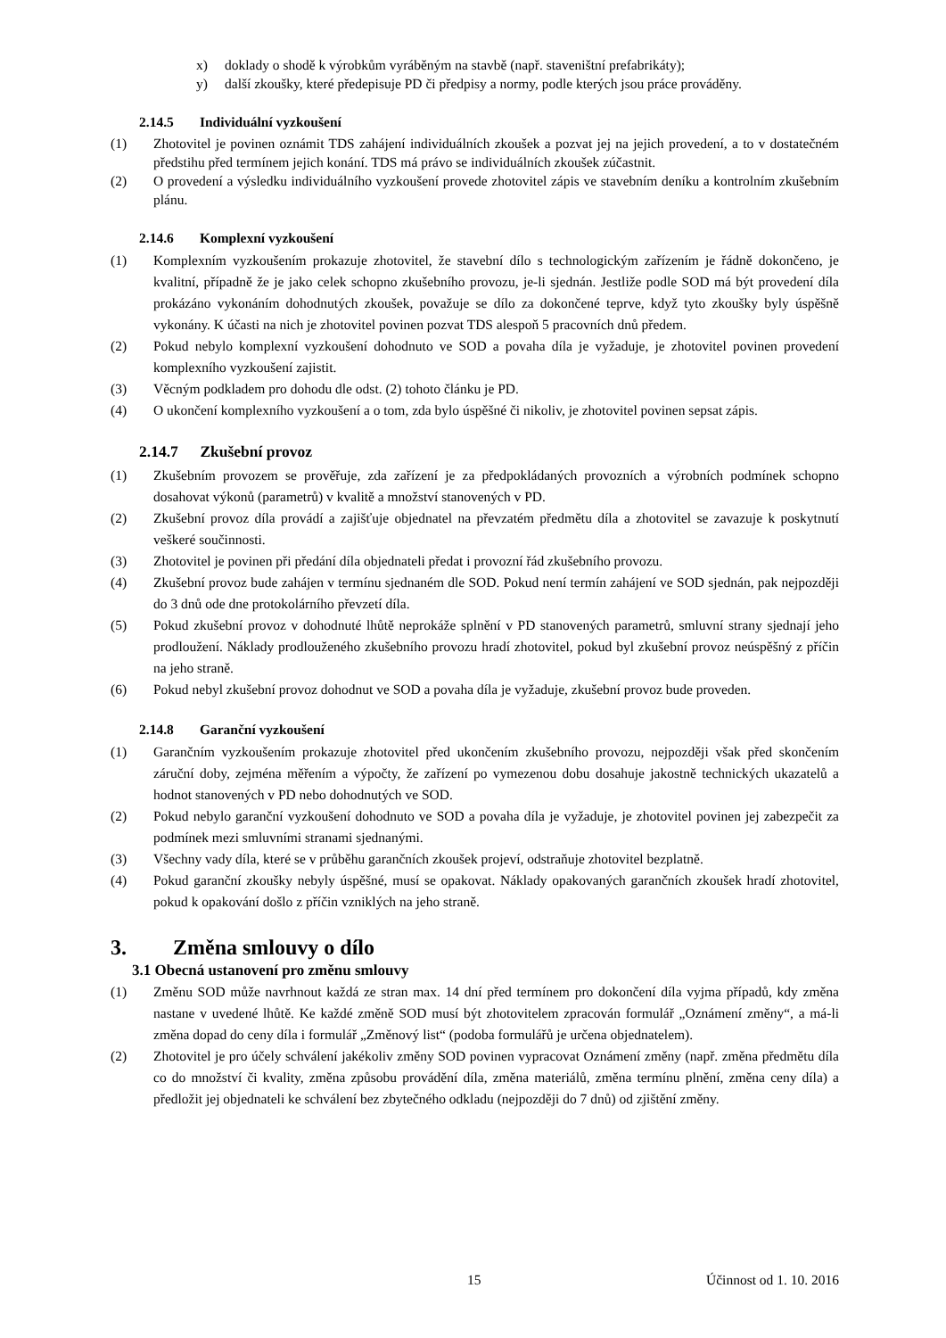x) doklady o shodě k výrobkům vyráběným na stavbě (např. staveništní prefabrikáty);
y) další zkoušky, které předepisuje PD či předpisy a normy, podle kterých jsou práce prováděny.
2.14.5 Individuální vyzkoušení
(1) Zhotovitel je povinen oznámit TDS zahájení individuálních zkoušek a pozvat jej na jejich provedení, a to v dostatečném předstihu před termínem jejich konání. TDS má právo se individuálních zkoušek zúčastnit.
(2) O provedení a výsledku individuálního vyzkoušení provede zhotovitel zápis ve stavebním deníku a kontrolním zkušebním plánu.
2.14.6 Komplexní vyzkoušení
(1) Komplexním vyzkoušením prokazuje zhotovitel, že stavební dílo s technologickým zařízením je řádně dokončeno, je kvalitní, případně že je jako celek schopno zkušebního provozu, je-li sjednán. Jestliže podle SOD má být provedení díla prokázáno vykonáním dohodnutých zkoušek, považuje se dílo za dokončené teprve, když tyto zkoušky byly úspěšně vykonány. K účasti na nich je zhotovitel povinen pozvat TDS alespoň 5 pracovních dnů předem.
(2) Pokud nebylo komplexní vyzkoušení dohodnuto ve SOD a povaha díla je vyžaduje, je zhotovitel povinen provedení komplexního vyzkoušení zajistit.
(3) Věcným podkladem pro dohodu dle odst. (2) tohoto článku je PD.
(4) O ukončení komplexního vyzkoušení a o tom, zda bylo úspěšné či nikoliv, je zhotovitel povinen sepsat zápis.
2.14.7 Zkušební provoz
(1) Zkušebním provozem se prověřuje, zda zařízení je za předpokládaných provozních a výrobních podmínek schopno dosahovat výkonů (parametrů) v kvalitě a množství stanovených v PD.
(2) Zkušební provoz díla provádí a zajišťuje objednatel na převzatém předmětu díla a zhotovitel se zavazuje k poskytnutí veškeré součinnosti.
(3) Zhotovitel je povinen při předání díla objednateli předat i provozní řád zkušebního provozu.
(4) Zkušební provoz bude zahájen v termínu sjednaném dle SOD. Pokud není termín zahájení ve SOD sjednán, pak nejpozději do 3 dnů ode dne protokolárního převzetí díla.
(5) Pokud zkušební provoz v dohodnuté lhůtě neprokáže splnění v PD stanovených parametrů, smluvní strany sjednají jeho prodloužení. Náklady prodlouženého zkušebního provozu hradí zhotovitel, pokud byl zkušební provoz neúspěšný z příčin na jeho straně.
(6) Pokud nebyl zkušební provoz dohodnut ve SOD a povaha díla je vyžaduje, zkušební provoz bude proveden.
2.14.8 Garanční vyzkoušení
(1) Garančním vyzkoušením prokazuje zhotovitel před ukončením zkušebního provozu, nejpozději však před skončením záruční doby, zejména měřením a výpočty, že zařízení po vymezenou dobu dosahuje jakostně technických ukazatelů a hodnot stanovených v PD nebo dohodnutých ve SOD.
(2) Pokud nebylo garanční vyzkoušení dohodnuto ve SOD a povaha díla je vyžaduje, je zhotovitel povinen jej zabezpečit za podmínek mezi smluvními stranami sjednanými.
(3) Všechny vady díla, které se v průběhu garančních zkoušek projeví, odstraňuje zhotovitel bezplatně.
(4) Pokud garanční zkoušky nebyly úspěšné, musí se opakovat. Náklady opakovaných garančních zkoušek hradí zhotovitel, pokud k opakování došlo z příčin vzniklých na jeho straně.
3. Změna smlouvy o dílo
3.1 Obecná ustanovení pro změnu smlouvy
(1) Změnu SOD může navrhnout každá ze stran max. 14 dní před termínem pro dokončení díla vyjma případů, kdy změna nastane v uvedené lhůtě. Ke každé změně SOD musí být zhotovitelem zpracován formulář „Oznámení změny“, a má-li změna dopad do ceny díla i formulář „Změnový list“ (podoba formulářů je určena objednatelem).
(2) Zhotovitel je pro účely schválení jakékoliv změny SOD povinen vypracovat Oznámení změny (např. změna předmětu díla co do množství či kvality, změna způsobu provádění díla, změna materiálů, změna termínu plnění, změna ceny díla) a předložit jej objednateli ke schválení bez zbytečného odkladu (nejpozději do 7 dnů) od zjištění změny.
15 Účinnost od 1. 10. 2016